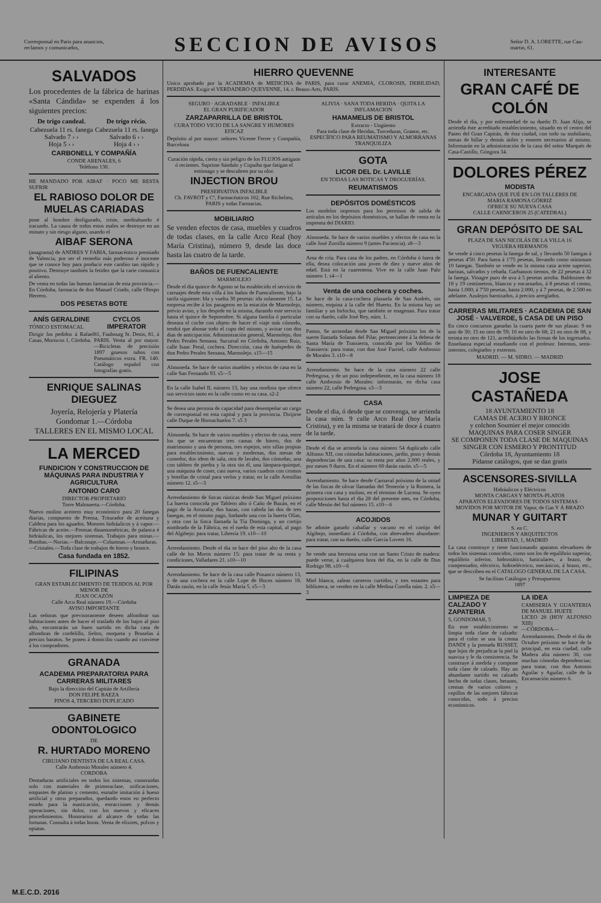Corresponsal en Paris para anuncios,
reclamos y comunicados,
SECCION DE AVISOS
Señor D. A. LORETTE, rue Cau-
martin, 61.
SALVADOS
Los procedentes de la fábrica de harinas «Santa Cándida» se expenden á los siguientes precios:
| De trigo candeal. | De trigo récio. |
| --- | --- |
| Cabezuela 11 rs. fanega Salvado 7 › › Hoja 5 › › | Cabezuela 11 rs. fanega Salvado 6 › › Hoja 4 › › |
CARBONELL Y COMPAÑÍA
CONDE ARENALES, 6
Teléfono 130.
HE MANDADO POR AIBAF · POCO ME RESTA SUFRIR
EL RABIOSO DOLOR DE MUELAS CARIADAS
pone al hombre desfigurado, triste, meditabundo é iracundo. La causa de todos estos males se destruye en un minuto y sin riesgo alguno, usando el
AIBAF SERONA
(anagrama) de ANDRES Y FABIA, farmacéntico premiado de Valencia, por ser el remedio más poderoso é inocente que se conoce hoy para producir este cambio tan rápido y positivo. Destruye también la fetidez que la carie comunica al aliento.
De venta en todas las buenas farmacias de esta provincia.—En Córdoba, farmacia de don Manuel Criado, calle Obispo Herrero.
DOS PESETAS BOTE
ANÍS GERALDINE
TÓNICO ESTOMACAL
Dirigir los pedidos á Rafael Casas, Moriscos 1, Córdoba.
CYCLOS IMPERATOR
81, Faubourg St. Denis, 81, á PARIS. Venta al por mayor.—Bicicletas de precisión 1897 gruesos tubos con Pneumáticos extra. FR. 140. Catálogo español con fotografías gratis.
ENRIQUE SALINAS DIEGUEZ
Joyería, Relojería y Platería
Gondomar 1.—Córdoba
TALLERES EN EL MISMO LOCAL
LA MERCED
FUNDICION Y CONSTRUCCION DE MÁQUINAS PARA INDUSTRIA Y AGRICULTURA
ANTONIO CARO
DIRECTOR-PROPIETARIO
Torre Malmuerta.—Córdoba.
Nuevo molino aceitero muy económico para 20 fanegas diarias, compuesto de Prensa, Triturador de aceituna y Caldera para los aguados. Motores hidráulicos y á vapor.—Fábricas de aceite.—Prensas dinamométricas, de palanca é hidráulicas, los mejores sistemas. Trabajos para minas.—Bombas.—Norias.—Balconaje.—Columnas.—Armaduras.—Cristales.—Toda clase de trabajos de hierro y bronce.
Casa fundada en 1852.
FILIPINAS
GRAN ESTABLECIMIENTO DE TEJIDOS AL POR MENOR DE
JUAN OCAZÓN
Calle Arco Real número 19.—Córdoba
AVISO IMPORTANTE
Las señoras que previsoramente deseen alfombrar sus habitaciones antes de hacer el traslado de los bajos al piso alto, encontrarán un buen surtido en dicha casa de alfombras de cordelillo, fieltro, moqueta y Bruselas á precios baratos. Se ponen á domicilio cuando así conviene á los compradores.
GRANADA
ACADEMIA PREPARATORIA PARA CARRERAS MILITARES
Bajo la dirección del Capitán de Artillería
DON FELIPE BAEZA
PINOS 4, TERCERO DUPLICADO
GABINETE ODONTOLOGICO
DE
R. HURTADO MORENO
CIRUJANO DENTISTA DE LA REAL CASA.
Calle Ambrosio Morales número 4.
CORDOBA
Dentaduras artificiales en todos los sistemas, construidas solo con materiales de primeraclase, orificaciones, empastes de platino y cemento, esmalte imitación á hueso artificial y otros preparados, quedando estos en perfecto estado para la masticación, estracciones y demás operaciones, sin dolor, con los nuevos y eficaces procedimientos. Honorarios al alcance de todas las fortunas. Consulta á todas horas. Venta de elixires, polvos y opiatas.
HIERRO QUEVENNE
Unico aprobado por la ACADEMIA de MEDICINA de PARIS, para curar ANEMIA, CLOROSIS, DEBILIDAD, PERDIDAS. Exigir el VERDADERO QUEVENNE, 14, r. Beaux-Arts, PARIS.
SEGURO · AGRADABLE · INFALIBLE
EL GRAN PURIFICADOR
ZARZAPARRILLA DE BRISTOL
CURA TODO VICIO DE LA SANGRE Y HUMORES
EFICAZ
Depósito al por mayor: señores Vicente Ferrer y Compañía, Barcelona
Curación rápida, cierta y sin peligro de los FLUJOS antiguos ó recientes. Suprime Sándalo y Copaíba que fatigan el estómago y se descubren por su olor.
INJECTION BROU
PRESERVATIVA INFALIBLE
Ch. FAVROT y Cª, Farmacéuticos 102, Rue Richelieu, PARIS y todas Farmacias.
MOBILIARIO
Se venden efectos de casa, muebles y cuadros de todas clases, en la calle Arco Real (hoy María Cristina), número 9, desde las doce hasta las cuatro de la tarde.
BAÑOS DE FUENCALIENTE
MARMOLEJO
Desde el dia quince de Agosto se ha establecido el servicio de carruajes desde esta villa á los baños de Fuencaliente, bajo la tarifa siguiente: Ida y vuelta 30 pesetas: ida solamente 15. La empresa recibe á los pasageros en la estación de Marmolejo, prévio aviso, y los despide en la misma, durando este servicio hasta el quince de Septiembre. Si alguna familia ó particular deseara el coche con objeto de hacer el viaje más cómodo, tendrá que abonar todo el cupo del mismo, y avisar con dos dias de anticipación. Administración general, Marmolejo, don Pedro Perales Semana. Sucursal en Córdoba, Antonio Ruiz, calle Isaac Peral, cochera. Dirección, casa de huéspedes de don Pedro Perales Semana, Marmolejo. s15—15
Almoneda. Se hace de varios muebles y efectos de casa en la calle San Fernando 93. s5—5
En la calle Isabel II, número 13, hay una modista que ofrece sus servicios tanto en la calle como en su casa. s2-2
Se desea una persona de capacidad para desempeñar un cargo de corresponsal en esta capital y para la provincia. Dirijirse calle Duque de Hornachuelos 7. s5 3
Almoneda. Se hace de varios muebles y efectos de casa, entre los que se encuentran tres camas de hierro, dos de matrimonio y una de persona, tres espejos, seis sillas propias para establecimiento, nuevas y modernas, dos mesas de comedor, dos idem de sala, otra de lavabo, dos cómodas, una con tablero de piedra y la otra sin él, una lámpara-quinqué, una máquina de coser, casi nueva, varios cuadros con cromos y botellas de cristal para verlos y tratar, en la calle Arenillas número 12. s5—3
Arrendamiento de fincas rústicas desde San Miguel próximo La huerta conocida por Tablero alto ó Caño de Bazán, en el pago de la Arruzafa; dos hazas, con cabida las dos de tres fanegas, en el mismo pago, lindando una con la huerta Olías, y otra con la finca llamada la Tía Dominga, y un cortijo nombrado de la Fábrica, en el ruedo de esta capital, al pago del Algibejo: para tratar, Librería 19. s10—10
Arrendamiento. Desde el dia se hace del piso alto de la casa calle de los Moros número 15: para tratar de su renta y condiciones, Valladares 21. s10—10
Arrendamiento. Se hace de la casa calle Pozanco número 13, y de una cochera en la calle Lope de Hoces número 18. Darán razón, en la calle Jesús María 5. s5—3
ALIVIA · SANA TODA HERIDA · QUITA LA INFLAMACION
HAMAMELIS DE BRISTOL
Extracto - Ungüento
Para toda clase de Heridas, Torceduras, Granos, etc.
ESPECÍFICO PARA REUMATISMO Y ALMORRANAS
TRANQUILIZA
GOTA
LICOR DEL Dr. LAVILLE
EN TODAS LAS BOTICAS Y DROGUERÍAS.
REUMATISMOS
DEPÓSITOS DOMÉSTICOS
Los modelos impresos para los permisos de salida de artículos en los depósitos domésticos, se hallan de venta en la imprenta del DIARIO.
Almoneda. Se hace de varios muebles y efectos de casa en la calle José Zorrilla número 9 (antes Paciencia). s8—3
Ama de cría. Para casa de los padres, en Córdoba ó fuera de ella, desea colocación una joven de diez y nueve años de edad. Está en la cuarentena. Vive en la calle Juan Palo número 1. s4—1
Venta de una cochera y coches.
Se hace de la casa-cochera plazuela de San Andrés, sin número, esquina á la calle del Huerto. En la misma hay un familiar y un birlocho, que también se enagenan. Para tratar con su dueño, calle José Rey, núm. 1.
Pastos. Se arriendan desde San Miguel próximo los de la suerte llamada Solanas del Pilar, perteneciente á la dehesa de Santa María de Trassierra, conocida por los Valdíos de Trassierra: para tratar, con don José Furriel, calle Ambrosio de Morales 3. s10—8
Arrendamiento. Se hace de la casa número 22 calle Pedregosa, y de un piso independiente, en la casa número 18 calle Ambrosio de Morales: informarán, en dicha casa número 22, calle Pedregosa. s3—3
CASA
Desde el dia, ó desde que se convenga, se arrienda la casa núm. 9 calle Arco Real (hoy María Cristina), y en la misma se tratará de doce á cuatro de la tarde.
Desde el dia se arrienda la casa número 54 duplicado calle Alfonso XII, con cómodas habitaciones, jardín, pozo y demás dependencias de una casa: su renta por años 2.000 reales, y por meses 9 duros. En el número 60 darán razón. s5—5
Arrendamiento. Se hace desde Carnaval próximo de la mitad de las fincas de olivar llamadas del Temerón y la Romera, la primera con casa y molino, en el término de Lucena. Se oyen proposiciones hasta el dia 28 del presente mes, en Córdoba, calle Mesón del Sol número 15. s10—6
ACOJIDOS
Se admite ganado caballar y vacuno en el cortijo del Algibejo, inmediato á Córdoba, con abrevadero abundante: para tratar, con su dueño, calle García Lovers 16.
Se vende una hermosa urna con un Santo Cristo de madera: puede verse, á cualquiera hora del dia, en la calle de Don Rodrigo 98. s10—6
Miel blanca, zaleas carneros curtidos, y tres estantes para biblioteca, se venden en la calle Medina Corella núm. 2. s5—3
INTERESANTE
GRAN CAFÉ DE COLÓN
Desde el día, y por enfermedad de su dueño D. Juan Alijo, se arrienda éste acreditado establecimiento, situado en el centro del Paseo del Gran Capitán, de ésta ciudad, con todo su mobiliario, mesas de billar y demás útiles y enseres necesarios al mismo. Informarán en la administración de la casa del señor Marqués de Casa-Castillo, Góngora 34.
DOLORES PÉREZ
MODISTA
ENCARGADA QUE FUÉ EN LOS TALLERES DE
MARIA RAMONA GÓRRIZ
OFRECE SU NUEVA CASA
CALLE CARNICEROS 25 (CATEDRAL)
GRAN DEPÓSITO DE SAL
PLAZA DE SAN NICOLÁS DE LA VILLA 16
VIGUERA HERMANOS
Se vende á cinco pesetas la fanega de sal, y llevando 50 fanegas á pesetas 4'50. Para fuera á 1'75 pesetas, llevando como mínimum 10 fanegas. También se vende en la misma casa aceite superior, harinas, salvados y cebada. Garbanzos tiernos, de 22 pesetas á 32 la fanega. Vinagre puro de uva á 5 pesetas arroba. Baldosines de 18 y 19 centímetros, blancos y encarnados, á 8 pesetas el ciento, hasta 1.000; á 7'50 pesetas, hasta 2.000, y á 7 pesetas, de 2.500 en adelante. Azulejos barnizados, á precios arreglados.
CARRERAS MILITARES · ACADEMIA DE SAN JOSÉ · VALVERDE, 5 CASA DE UN PISO
En cinco concursos ganadas la cuarta parte de sus plazas: 9 en uno de 30; 15 en otro de 59; 16 en otro de 68; 21 en otro de 88, y treinta en otro de 121, acreditándolo las firmas de los ingresados. Enseñanza especial estudiando con el profesor. Internos, semi-internos, colegiados y externos.
MADRID. — M. SIDRO. — MADRID
JOSE CASTAÑEDA
18 AYUNTAMIENTO 18
CAMAS DE ACERO Y BRONCE
y colchon Soumier el mejor conocido
MAQUINAS PARA COSER SINGER
SE COMPONEN TODA CLASE DE MAQUINAS SINGER CON ESMERO Y PRONTITUD
Córdoba 18, Ayuntamiento 18
Pídanse catálogos, que se dan gratis
ASCENSORES-SIVILLA
Hidráulicos y Eléctricos
MONTA CARGAS Y MONTA-PLATOS
APARATOS ELEVADORES DE TODOS SISTEMAS · MOVIDOS POR MOTOR DE Vapor, de Gas Y Á BRAZO
MUNAR Y GUITART
S. en C.
INGENIEROS Y ARQUITECTOS
LIBERTAD, 1, MADRID
La casa construye y tiene funcionando aparatos elevadores de todos los sistemas conocidos, como son los de equilibrio superior, equilibrio inferior, hidrostático, funiculares, a brazo, de compensador, eléctrico, hidroeléctrico, mecánicos, á brazo, etc., que se describen en el CATALOGO GENERAL DE LA CASA.
Se facilitan Catálogos y Presupuestos
1897
LIMPIEZA DE CALZADO Y ZAPATERIA
5, GONDOMAR, 5
En este establecimiento se limpia toda clase de calzado: para el color se usa la crema DANDI y la pomada RUSSET, que lejos de perjudicar la piel la suaviza y le da consistencia. Se construye á medida y compone toda clase de calzado. Hay un abundante surtido en calzado hecho de todas clases, betunes, cremas de varios colores y cepillos de las mejores fábricas conocidas, todo á precios económicos.
LA IDEA
CAMISERIA Y GUANTERIA DE MANUEL HUETE
LICEO 28 (HOY ALFONSO XIII)
—CÓRDOBA—
Arrendamiento. Desde el dia de Octubre próximo se hace de la principal, en esta ciudad, calle Madera alta número 30, con muchas cómodas dependencias: para tratar, con don Antonio Aguilar y Aguilar, calle de la Encarnación número 6.
M.E.C.D. 2016